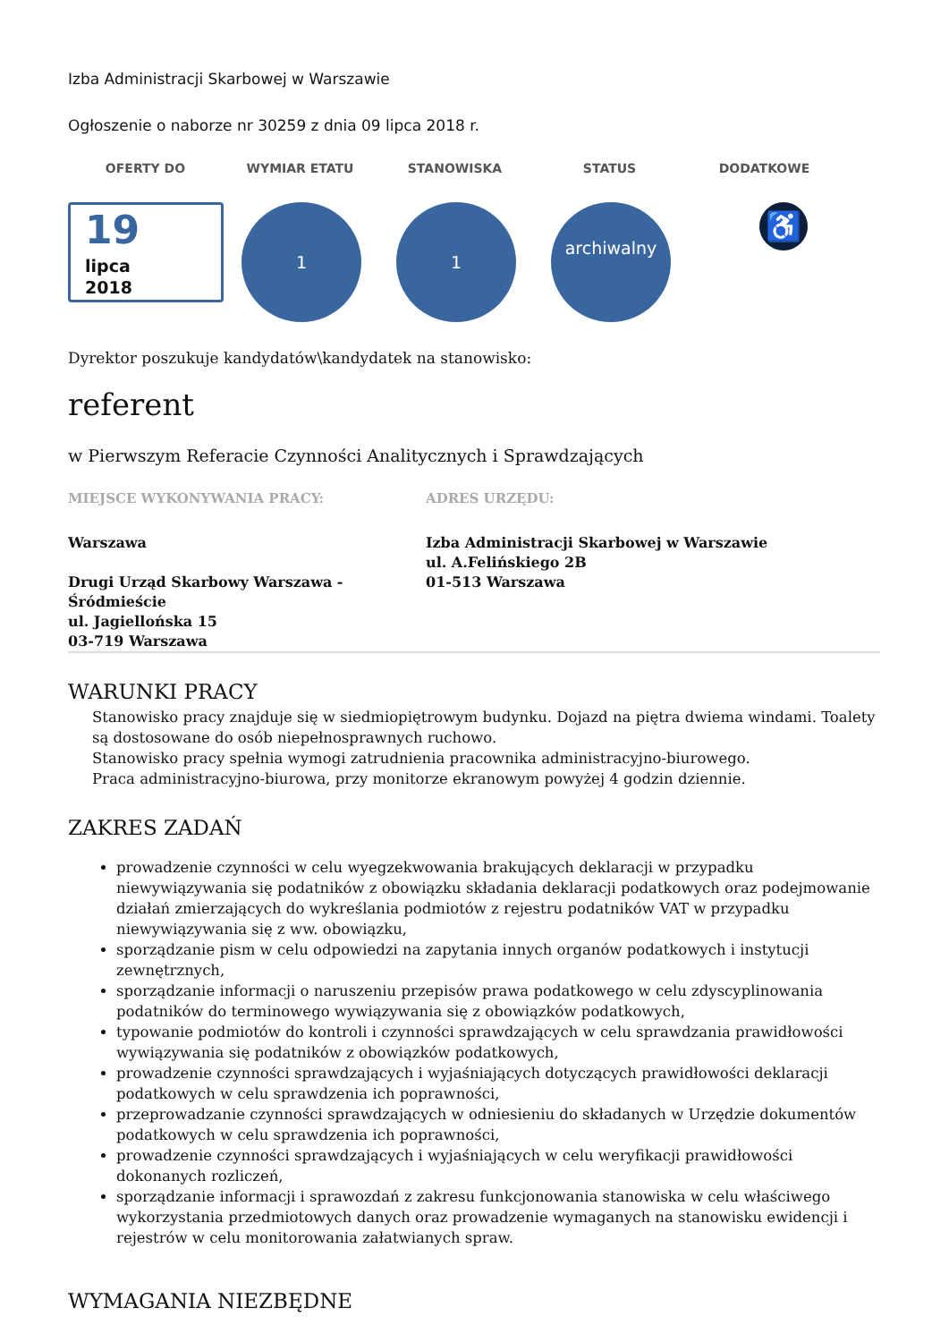Izba Administracji Skarbowej w Warszawie
Ogłoszenie o naborze nr 30259 z dnia 09 lipca 2018 r.
OFERTY DO WYMIAR ETATU STANOWISKA STATUS DODATKOWE
19
lipca
2018
1 1
archiwalny
♿
Dyrektor poszukuje kandydatów\kandydatek na stanowisko:
referent
w Pierwszym Referacie Czynności Analitycznych i Sprawdzających
MIEJSCE WYKONYWANIA PRACY: ADRES URZĘDU:
Warszawa
Drugi Urząd Skarbowy Warszawa - Śródmieście
ul. Jagiellońska 15
03-719 Warszawa
Izba Administracji Skarbowej w Warszawie
ul. A.Felińskiego 2B
01-513 Warszawa
WARUNKI PRACY
Stanowisko pracy znajduje się w siedmiopiętrowym budynku. Dojazd na piętra dwiema windami. Toalety są dostosowane do osób niepełnosprawnych ruchowo.
Stanowisko pracy spełnia wymogi zatrudnienia pracownika administracyjno-biurowego.
Praca administracyjno-biurowa, przy monitorze ekranowym powyżej 4 godzin dziennie.
ZAKRES ZADAŃ
prowadzenie czynności w celu wyegzekwowania brakujących deklaracji w przypadku niewywiązywania się podatników z obowiązku składania deklaracji podatkowych oraz podejmowanie działań zmierzających do wykreślania podmiotów z rejestru podatników VAT w przypadku niewywiązywania się z ww. obowiązku,
sporządzanie pism w celu odpowiedzi na zapytania innych organów podatkowych i instytucji zewnętrznych,
sporządzanie informacji o naruszeniu przepisów prawa podatkowego w celu zdyscyplinowania podatników do terminowego wywiązywania się z obowiązków podatkowych,
typowanie podmiotów do kontroli i czynności sprawdzających w celu sprawdzania prawidłowości wywiązywania się podatników z obowiązków podatkowych,
prowadzenie czynności sprawdzających i wyjaśniających dotyczących prawidłowości deklaracji podatkowych w celu sprawdzenia ich poprawności,
przeprowadzanie czynności sprawdzających w odniesieniu do składanych w Urzędzie dokumentów podatkowych w celu sprawdzenia ich poprawności,
prowadzenie czynności sprawdzających i wyjaśniających w celu weryfikacji prawidłowości dokonanych rozliczeń,
sporządzanie informacji i sprawozdań z zakresu funkcjonowania stanowiska w celu właściwego wykorzystania przedmiotowych danych oraz prowadzenie wymaganych na stanowisku ewidencji i rejestrów w celu monitorowania załatwianych spraw.
WYMAGANIA NIEZBĘDNE